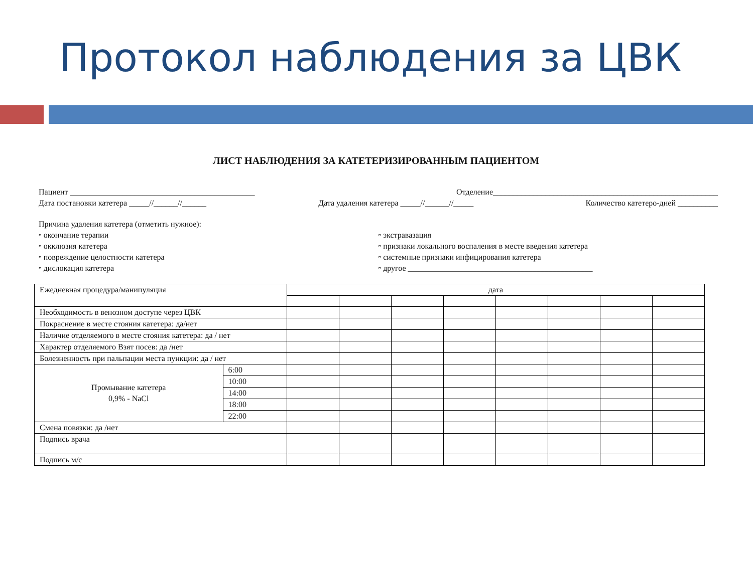Протокол наблюдения за ЦВК
ЛИСТ НАБЛЮДЕНИЯ ЗА КАТЕТЕРИЗИРОВАННЫМ ПАЦИЕНТОМ
Пациент ______________________________________________ Отделение________________________________________________________
Дата постановки катетера _____//______//______ Дата удаления катетера _____//______//_____ Количество катетеро-дней __________
Причина удаления катетера (отметить нужное):
▫ окончание терапии
▫ окклюзия катетера
▫ повреждение целостности катетера
▫ дислокация катетера
▫ экстравазация
▫ признаки локального воспаления в месте введения катетера
▫ системные признаки инфицирования катетера
▫ другое ______________________________________________
| Ежедневная процедура/манипуляция | | дата | | | | | | | |
| Необходимость в венозном доступе через ЦВК | | | | | | | | | |
| Покраснение в месте стояния катетера: да/нет | | | | | | | | | |
| Наличие отделяемого в месте стояния катетера: да / нет | | | | | | | | | |
| Характер отделяемого Взят посев: да /нет | | | | | | | | | |
| Болезненность при пальпации места пункции: да / нет | | | | | | | | | |
| Промывание катетера 0,9% - NaCl | 6:00 | | | | | | | | |
| | 10:00 | | | | | | | | |
| | 14:00 | | | | | | | | |
| | 18:00 | | | | | | | | |
| | 22:00 | | | | | | | | |
| Смена повязки: да /нет | | | | | | | | | |
| Подпись врача | | | | | | | | | |
| Подпись м/с | | | | | | | | | |